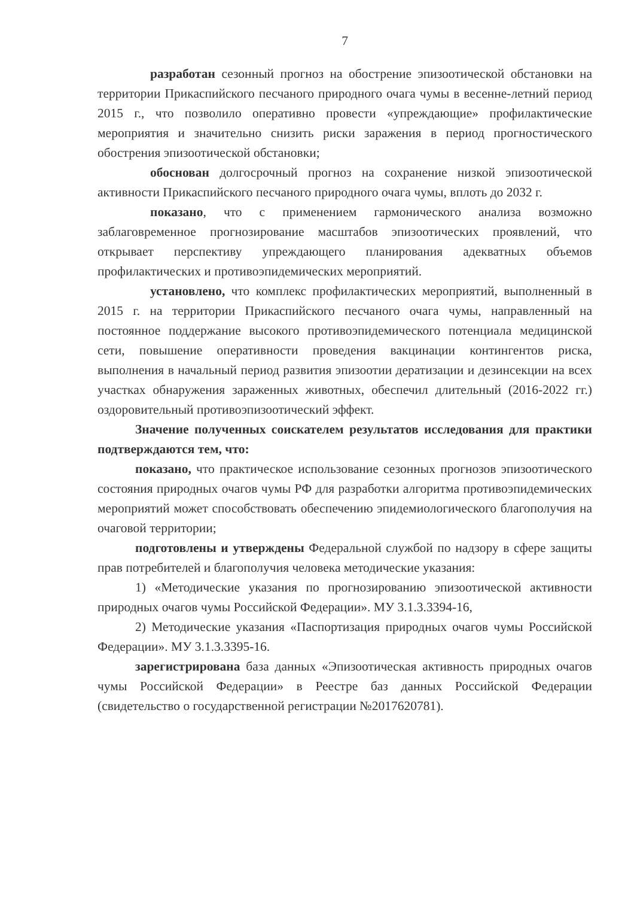7
разработан сезонный прогноз на обострение эпизоотической обстановки на территории Прикаспийского песчаного природного очага чумы в весенне-летний период 2015 г., что позволило оперативно провести «упреждающие» профилактические мероприятия и значительно снизить риски заражения в период прогностического обострения эпизоотической обстановки;
обоснован долгосрочный прогноз на сохранение низкой эпизоотической активности Прикаспийского песчаного природного очага чумы, вплоть до 2032 г.
показано, что с применением гармонического анализа возможно заблаговременное прогнозирование масштабов эпизоотических проявлений, что открывает перспективу упреждающего планирования адекватных объемов профилактических и противоэпидемических мероприятий.
установлено, что комплекс профилактических мероприятий, выполненный в 2015 г. на территории Прикаспийского песчаного очага чумы, направленный на постоянное поддержание высокого противоэпидемического потенциала медицинской сети, повышение оперативности проведения вакцинации контингентов риска, выполнения в начальный период развития эпизоотии дератизации и дезинсекции на всех участках обнаружения зараженных животных, обеспечил длительный (2016-2022 гг.) оздоровительный противоэпизоотический эффект.
Значение полученных соискателем результатов исследования для практики подтверждаются тем, что:
показано, что практическое использование сезонных прогнозов эпизоотического состояния природных очагов чумы РФ для разработки алгоритма противоэпидемических мероприятий может способствовать обеспечению эпидемиологического благополучия на очаговой территории;
подготовлены и утверждены Федеральной службой по надзору в сфере защиты прав потребителей и благополучия человека методические указания:
1) «Методические указания по прогнозированию эпизоотической активности природных очагов чумы Российской Федерации». МУ 3.1.3.3394-16,
2) Методические указания «Паспортизация природных очагов чумы Российской Федерации». МУ 3.1.3.3395-16.
зарегистрирована база данных «Эпизоотическая активность природных очагов чумы Российской Федерации» в Реестре баз данных Российской Федерации (свидетельство о государственной регистрации №2017620781).